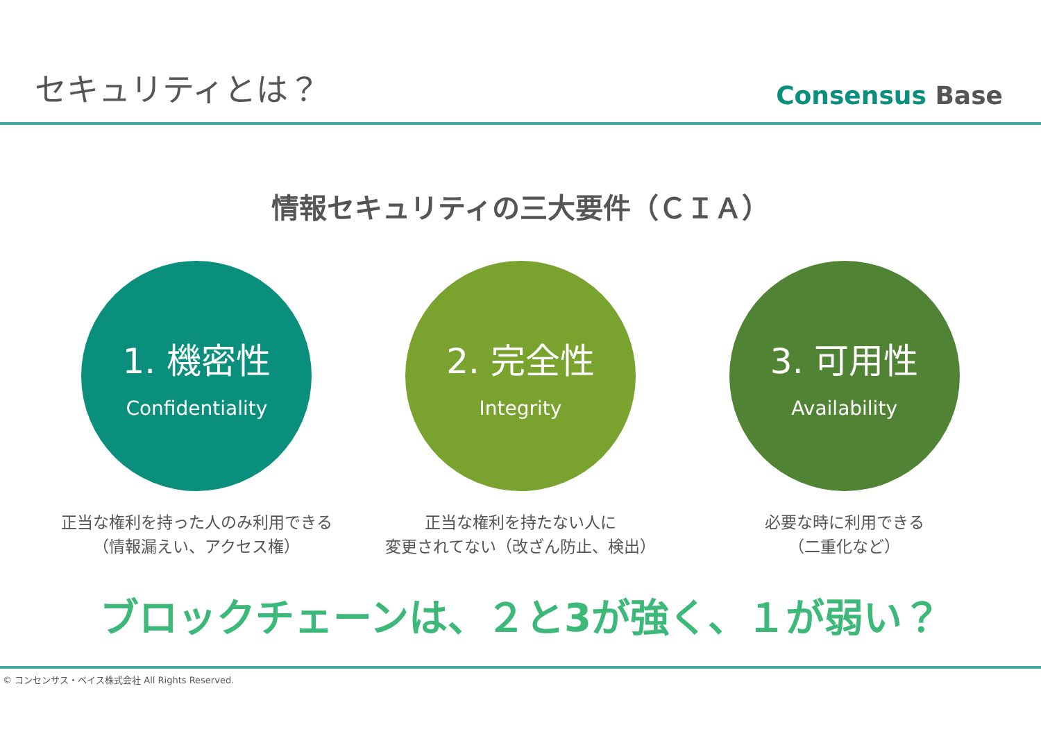セキュリティとは？
Consensus Base
情報セキュリティの三大要件（ＣＩＡ）
1. 機密性
Confidentiality
正当な権利を持った人のみ利用できる
（情報漏えい、アクセス権）
2. 完全性
Integrity
正当な権利を持たない人に
変更されてない（改ざん防止、検出）
3. 可用性
Availability
必要な時に利用できる
（二重化など）
ブロックチェーンは、２と3が強く、１が弱い？
© コンセンサス・ベイス株式会社 All Rights Reserved.